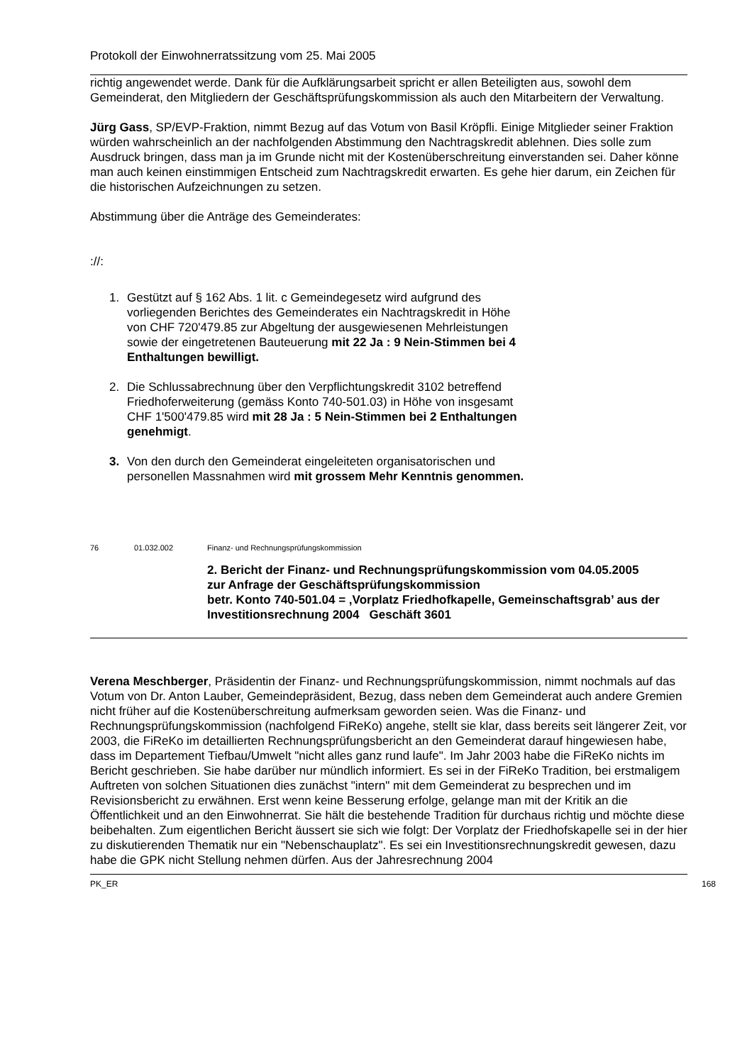Protokoll der Einwohnerratssitzung vom 25. Mai 2005
richtig angewendet werde. Dank für die Aufklärungsarbeit spricht er allen Beteiligten aus, sowohl dem Gemeinderat, den Mitgliedern der Geschäftsprüfungskommission als auch den Mitarbeitern der Verwaltung.
Jürg Gass, SP/EVP-Fraktion, nimmt Bezug auf das Votum von Basil Kröpfli. Einige Mitglieder seiner Fraktion würden wahrscheinlich an der nachfolgenden Abstimmung den Nachtragskredit ablehnen. Dies solle zum Ausdruck bringen, dass man ja im Grunde nicht mit der Kostenüberschreitung einverstanden sei. Daher könne man auch keinen einstimmigen Entscheid zum Nachtragskredit erwarten. Es gehe hier darum, ein Zeichen für die historischen Aufzeichnungen zu setzen.
Abstimmung über die Anträge des Gemeinderates:
://:
1. Gestützt auf § 162 Abs. 1 lit. c Gemeindegesetz wird aufgrund des vorliegenden Berichtes des Gemeinderates ein Nachtragskredit in Höhe von CHF 720'479.85 zur Abgeltung der ausgewiesenen Mehrleistungen sowie der eingetretenen Bauteuerung mit 22 Ja : 9 Nein-Stimmen bei 4 Enthaltungen bewilligt.
2. Die Schlussabrechnung über den Verpflichtungskredit 3102 betreffend Friedhoferweiterung (gemäss Konto 740-501.03) in Höhe von insgesamt CHF 1'500'479.85 wird mit 28 Ja : 5 Nein-Stimmen bei 2 Enthaltungen genehmigt.
3. Von den durch den Gemeinderat eingeleiteten organisatorischen und personellen Massnahmen wird mit grossem Mehr Kenntnis genommen.
76 01.032.002 Finanz- und Rechnungsprüfungskommission
2. Bericht der Finanz- und Rechnungsprüfungskommission vom 04.05.2005
zur Anfrage der Geschäftsprüfungskommission
betr. Konto 740-501.04 = ‚Vorplatz Friedhofkapelle, Gemeinschaftsgrab’ aus der Investitionsrechnung 2004 Geschäft 3601
Verena Meschberger, Präsidentin der Finanz- und Rechnungsprüfungskommission, nimmt nochmals auf das Votum von Dr. Anton Lauber, Gemeindepräsident, Bezug, dass neben dem Gemeinderat auch andere Gremien nicht früher auf die Kostenüberschreitung aufmerksam geworden seien. Was die Finanz- und Rechnungsprüfungskommission (nachfolgend FiReKo) angehe, stellt sie klar, dass bereits seit längerer Zeit, vor 2003, die FiReKo im detaillierten Rechnungsprüfungsbericht an den Gemeinderat darauf hingewiesen habe, dass im Departement Tiefbau/Umwelt "nicht alles ganz rund laufe". Im Jahr 2003 habe die FiReKo nichts im Bericht geschrieben. Sie habe darüber nur mündlich informiert. Es sei in der FiReKo Tradition, bei erstmaligem Auftreten von solchen Situationen dies zunächst "intern" mit dem Gemeinderat zu besprechen und im Revisionsbericht zu erwähnen. Erst wenn keine Besserung erfolge, gelange man mit der Kritik an die Öffentlichkeit und an den Einwohnerrat. Sie hält die bestehende Tradition für durchaus richtig und möchte diese beibehalten. Zum eigentlichen Bericht äussert sie sich wie folgt: Der Vorplatz der Friedhofskapelle sei in der hier zu diskutierenden Thematik nur ein "Nebenschauplatz". Es sei ein Investitionsrechnungskredit gewesen, dazu habe die GPK nicht Stellung nehmen dürfen. Aus der Jahresrechnung 2004
PK_ER 168